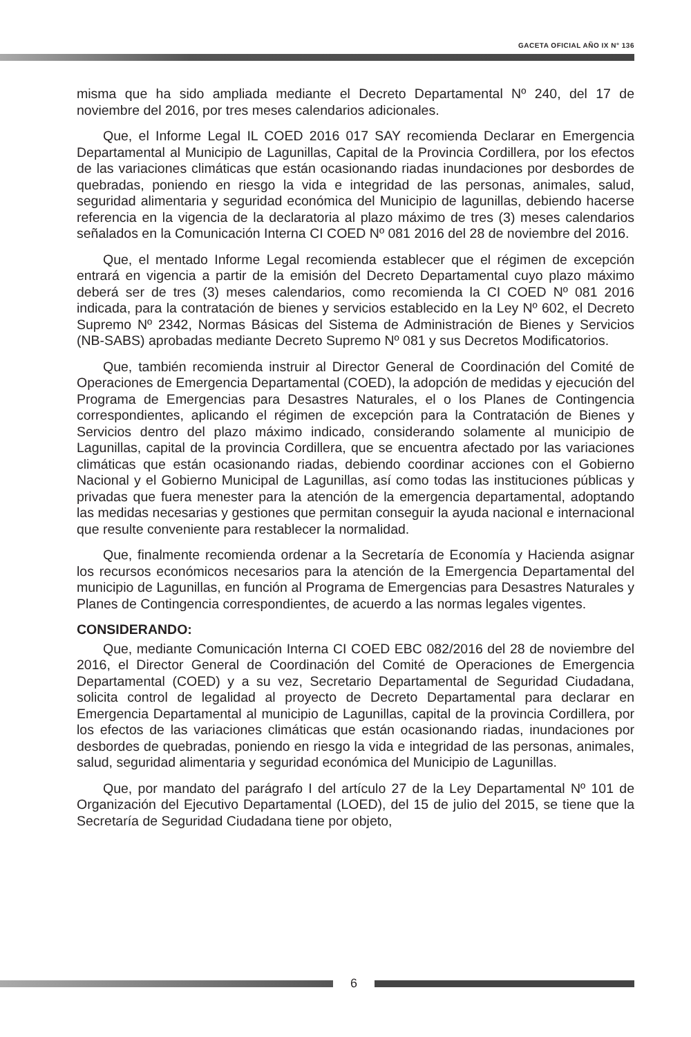GACETA OFICIAL AÑO IX N° 136
misma que ha sido ampliada mediante el Decreto Departamental Nº 240, del 17 de noviembre del 2016, por tres meses calendarios adicionales.
Que, el Informe Legal IL COED 2016 017 SAY recomienda Declarar en Emergencia Departamental al Municipio de Lagunillas, Capital de la Provincia Cordillera, por los efectos de las variaciones climáticas que están ocasionando riadas inundaciones por desbordes de quebradas, poniendo en riesgo la vida e integridad de las personas, animales, salud, seguridad alimentaria y seguridad económica del Municipio de lagunillas, debiendo hacerse referencia en la vigencia de la declaratoria al plazo máximo de tres (3) meses calendarios señalados en la Comunicación Interna CI COED Nº 081 2016 del 28 de noviembre del 2016.
Que, el mentado Informe Legal recomienda establecer que el régimen de excepción entrará en vigencia a partir de la emisión del Decreto Departamental cuyo plazo máximo deberá ser de tres (3) meses calendarios, como recomienda la CI COED Nº 081 2016 indicada, para la contratación de bienes y servicios establecido en la Ley Nº 602, el Decreto Supremo Nº 2342, Normas Básicas del Sistema de Administración de Bienes y Servicios (NB-SABS) aprobadas mediante Decreto Supremo Nº 081 y sus Decretos Modificatorios.
Que, también recomienda instruir al Director General de Coordinación del Comité de Operaciones de Emergencia Departamental (COED), la adopción de medidas y ejecución del Programa de Emergencias para Desastres Naturales, el o los Planes de Contingencia correspondientes, aplicando el régimen de excepción para la Contratación de Bienes y Servicios dentro del plazo máximo indicado, considerando solamente al municipio de Lagunillas, capital de la provincia Cordillera, que se encuentra afectado por las variaciones climáticas que están ocasionando riadas, debiendo coordinar acciones con el Gobierno Nacional y el Gobierno Municipal de Lagunillas, así como todas las instituciones públicas y privadas que fuera menester para la atención de la emergencia departamental, adoptando las medidas necesarias y gestiones que permitan conseguir la ayuda nacional e internacional que resulte conveniente para restablecer la normalidad.
Que, finalmente recomienda ordenar a la Secretaría de Economía y Hacienda asignar los recursos económicos necesarios para la atención de la Emergencia Departamental del municipio de Lagunillas, en función al Programa de Emergencias para Desastres Naturales y Planes de Contingencia correspondientes, de acuerdo a las normas legales vigentes.
CONSIDERANDO:
Que, mediante Comunicación Interna CI COED EBC 082/2016 del 28 de noviembre del 2016, el Director General de Coordinación del Comité de Operaciones de Emergencia Departamental (COED) y a su vez, Secretario Departamental de Seguridad Ciudadana, solicita control de legalidad al proyecto de Decreto Departamental para declarar en Emergencia Departamental al municipio de Lagunillas, capital de la provincia Cordillera, por los efectos de las variaciones climáticas que están ocasionando riadas, inundaciones por desbordes de quebradas, poniendo en riesgo la vida e integridad de las personas, animales, salud, seguridad alimentaria y seguridad económica del Municipio de Lagunillas.
Que, por mandato del parágrafo I del artículo 27 de la Ley Departamental Nº 101 de Organización del Ejecutivo Departamental (LOED), del 15 de julio del 2015, se tiene que la Secretaría de Seguridad Ciudadana tiene por objeto,
6